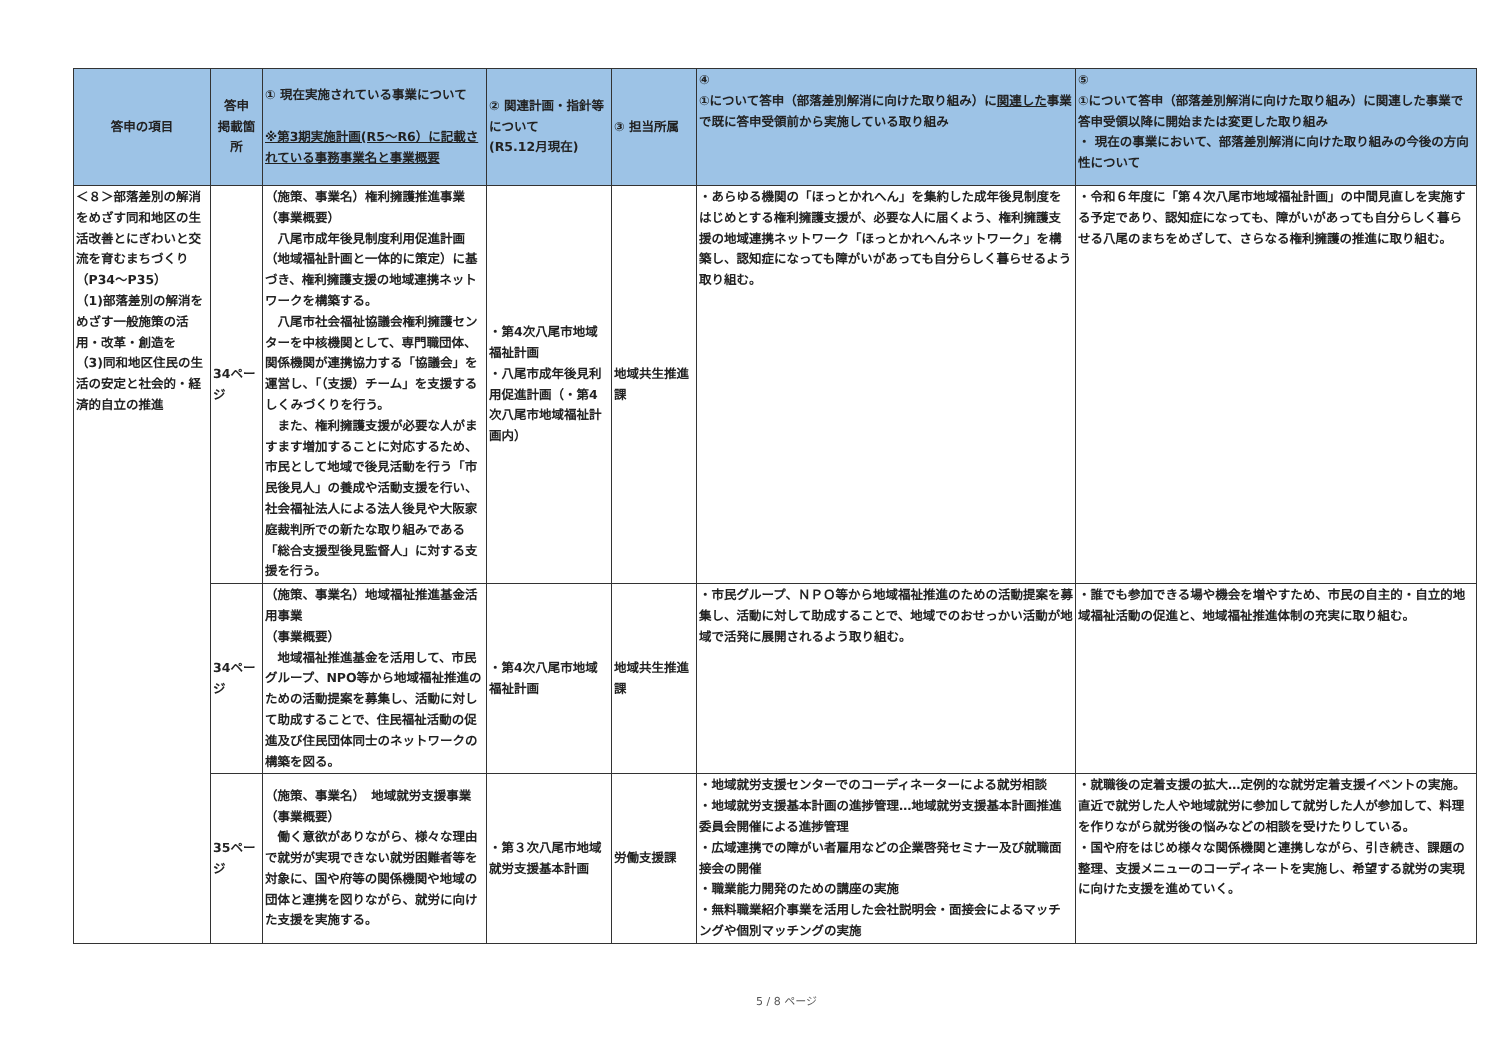| 答申の項目 | 答申 掲載箇 所 | ① 現在実施されている事業について ※第3期実施計画(R5～R6）に記載されている事務事業名と事業概要 | ② 関連計画・指針等について (R5.12月現在) | ③ 担当所属 | ④ ①について答申（部落差別解消に向けた取り組み）に 関連した 事業で既に答申受領前から実施している取り組み | ⑤ ①について答申（部落差別解消に向けた取り組み）に関連した事業で答申受領以降に開始または変更した取り組み ・ 現在の事業において、部落差別解消に向けた取り組みの今後の方向性について |
| --- | --- | --- | --- | --- | --- | --- |
| ＜８＞部落差別の解消をめざす同和地区の生活改善とにぎわいと交流を育むまちづくり （P34～P35） （1)部落差別の解消をめざす一般施策の活用・改革・創造を （3)同和地区住民の生活の安定と社会的・経済的自立の推進 | 34ページ | （施策、事業名）権利擁護推進事業 （事業概要） 八尾市成年後見制度利用促進計画（地域福祉計画と一体的に策定）に基づき、権利擁護支援の地域連携ネットワークを構築する。 八尾市社会福祉協議会権利擁護センターを中核機関として、専門職団体、関係機関が連携協力する「協議会」を運営し、「（支援）チーム」を支援するしくみづくりを行う。 また、権利擁護支援が必要な人がますます増加することに対応するため、市民として地域で後見活動を行う「市民後見人」の養成や活動支援を行い、社会福祉法人による法人後見や大阪家庭裁判所での新たな取り組みである「総合支援型後見監督人」に対する支援を行う。 | ・第4次八尾市地域福祉計画 ・八尾市成年後見利用促進計画（・第4次八尾市地域福祉計画内） | 地域共生推進課 | ・あらゆる機関の「ほっとかれへん」を集約した成年後見制度をはじめとする権利擁護支援が、必要な人に届くよう、権利擁護支援の地域連携ネットワーク「ほっとかれへんネットワーク」を構築し、認知症になっても障がいがあっても自分らしく暮らせるよう取り組む。 | ・令和６年度に「第４次八尾市地域福祉計画」の中間見直しを実施する予定であり、認知症になっても、障がいがあっても自分らしく暮らせる八尾のまちをめざして、さらなる権利擁護の推進に取り組む。 |
| | 34ページ | （施策、事業名）地域福祉推進基金活用事業 （事業概要） 地域福祉推進基金を活用して、市民グループ、NPO等から地域福祉推進のための活動提案を募集し、活動に対して助成することで、住民福祉活動の促進及び住民団体同士のネットワークの構築を図る。 | ・第4次八尾市地域福祉計画 | 地域共生推進課 | ・市民グループ、ＮＰＯ等から地域福祉推進のための活動提案を募集し、活動に対して助成することで、地域でのおせっかい活動が地域で活発に展開されるよう取り組む。 | ・誰でも参加できる場や機会を増やすため、市民の自主的・自立的地域福祉活動の促進と、地域福祉推進体制の充実に取り組む。 |
| | 35ページ | （施策、事業名） 地域就労支援事業 （事業概要） 働く意欲がありながら、様々な理由で就労が実現できない就労困難者等を対象に、国や府等の関係機関や地域の団体と連携を図りながら、就労に向けた支援を実施する。 | ・第３次八尾市地域就労支援基本計画 | 労働支援課 | ・地域就労支援センターでのコーディネーターによる就労相談 ・地域就労支援基本計画の進捗管理…地域就労支援基本計画推進委員会開催による進捗管理 ・広域連携での障がい者雇用などの企業啓発セミナー及び就職面接会の開催 ・職業能力開発のための講座の実施 ・無料職業紹介事業を活用した会社説明会・面接会によるマッチングや個別マッチングの実施 | ・就職後の定着支援の拡大…定例的な就労定着支援イベントの実施。直近で就労した人や地域就労に参加して就労した人が参加して、料理を作りながら就労後の悩みなどの相談を受けたりしている。 ・国や府をはじめ様々な関係機関と連携しながら、引き続き、課題の整理、支援メニューのコーディネートを実施し、希望する就労の実現に向けた支援を進めていく。 |
5 / 8 ページ